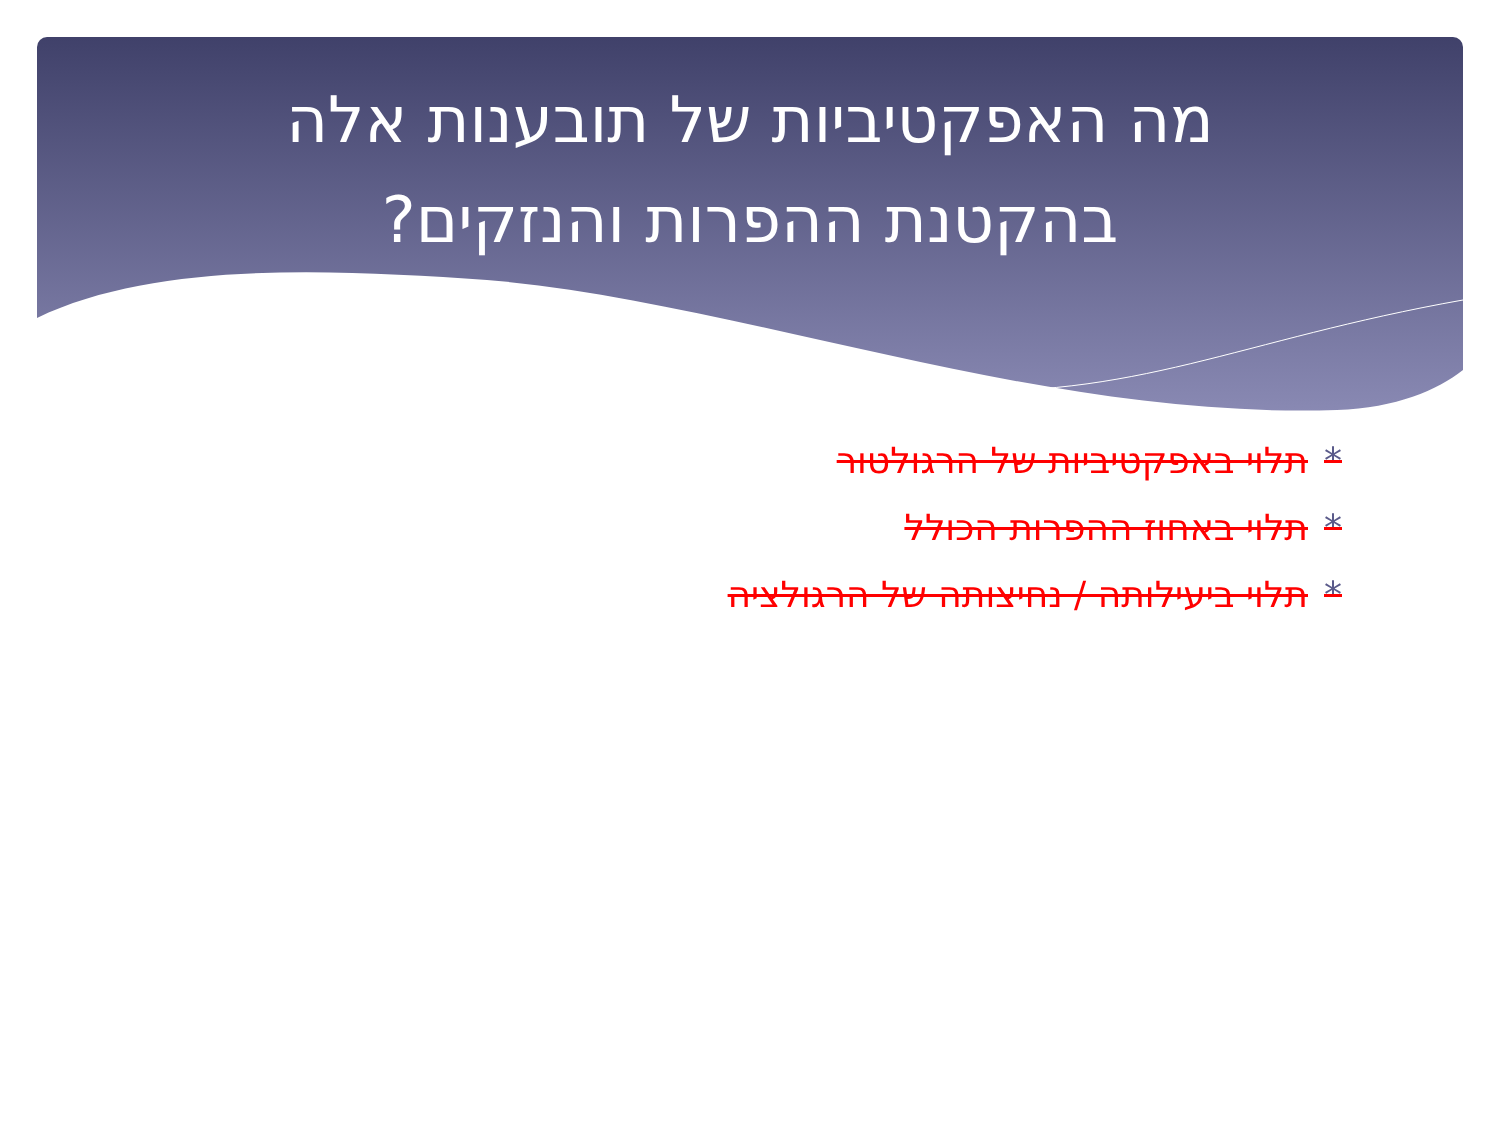מה האפקטיביות של תובענות אלה
בהקטנת ההפרות והנזקים?
*תלוי באפקטיביות של הרגולטור
*תלוי באחוז ההפרות הכולל
*תלוי ביעילותה / נחיצותה של הרגולציה